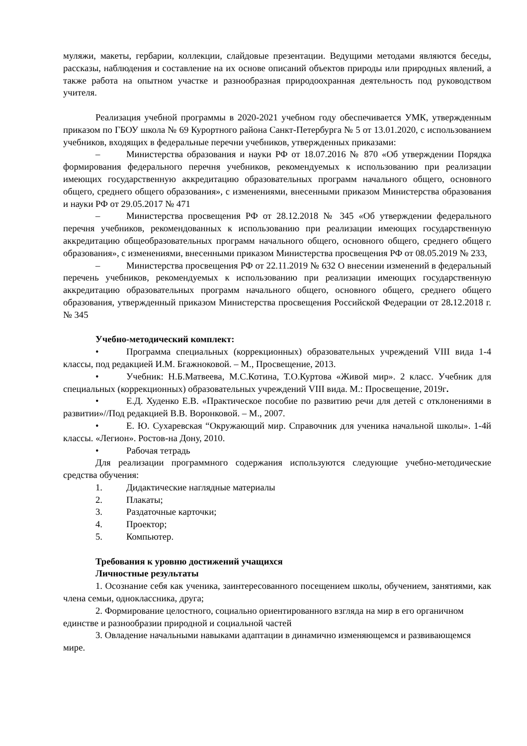муляжи, макеты, гербарии, коллекции, слайдовые презентации. Ведущими методами являются беседы, рассказы, наблюдения и составление на их основе описаний объектов природы или природных явлений, а также работа на опытном участке и разнообразная природоохранная деятельность под руководством учителя.
Реализация учебной программы в 2020-2021 учебном году обеспечивается УМК, утвержденным приказом по ГБОУ школа № 69 Курортного района Санкт-Петербурга № 5 от 13.01.2020, с использованием учебников, входящих в федеральные перечни учебников, утвержденных приказами:
– Министерства образования и науки РФ от 18.07.2016 № 870 «Об утверждении Порядка формирования федерального перечня учебников, рекомендуемых к использованию при реализации имеющих государственную аккредитацию образовательных программ начального общего, основного общего, среднего общего образования», с изменениями, внесенными приказом Министерства образования и науки РФ от 29.05.2017 № 471
– Министерства просвещения РФ от 28.12.2018 № 345 «Об утверждении федерального перечня учебников, рекомендованных к использованию при реализации имеющих государственную аккредитацию общеобразовательных программ начального общего, основного общего, среднего общего образования», с изменениями, внесенными приказом Министерства просвещения РФ от 08.05.2019 № 233,
– Министерства просвещения РФ от 22.11.2019 № 632 О внесении изменений в федеральный перечень учебников, рекомендуемых к использованию при реализации имеющих государственную аккредитацию образовательных программ начального общего, основного общего, среднего общего образования, утвержденный приказом Министерства просвещения Российской Федерации от 28. 12.2018 г. № 345
Учебно-методический комплект:
• Программа специальных (коррекционных) образовательных учреждений VIII вида 1-4 классы, под редакцией И.М. Бгажноковой. – М., Просвещение, 2013.
• Учебник: Н.Б.Матвеева, М.С.Котина, Т.О.Куртова «Живой мир». 2 класс. Учебник для специальных (коррекционных) образовательных учреждений VIII вида. М.: Просвещение, 2019г.
• Е.Д. Худенко Е.В. «Практическое пособие по развитию речи для детей с отклонениями в развитии»//Под редакцией В.В. Воронковой. – М., 2007.
• Е. Ю. Сухаревская “Окружающий мир. Справочник для ученика начальной школы». 1-4й классы. «Легион». Ростов-на Дону, 2010.
• Рабочая тетрадь
Для реализации программного содержания используются следующие учебно-методические средства обучения:
1. Дидактические наглядные материалы
2. Плакаты;
3. Раздаточные карточки;
4. Проектор;
5. Компьютер.
Требования к уровню достижений учащихся
Личностные результаты
1. Осознание себя как ученика, заинтересованного посещением школы, обучением, занятиями, как члена семьи, одноклассника, друга;
2. Формирование целостного, социально ориентированного взгляда на мир в его органичном единстве и разнообразии природной и социальной частей
3. Овладение начальными навыками адаптации в динамично изменяющемся и развивающемся мире.